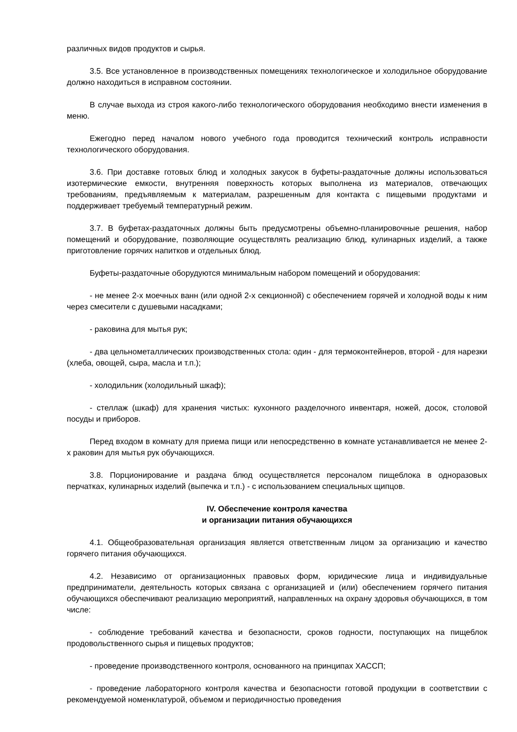различных видов продуктов и сырья.
3.5. Все установленное в производственных помещениях технологическое и холодильное оборудование должно находиться в исправном состоянии.
В случае выхода из строя какого-либо технологического оборудования необходимо внести изменения в меню.
Ежегодно перед началом нового учебного года проводится технический контроль исправности технологического оборудования.
3.6. При доставке готовых блюд и холодных закусок в буфеты-раздаточные должны использоваться изотермические емкости, внутренняя поверхность которых выполнена из материалов, отвечающих требованиям, предъявляемым к материалам, разрешенным для контакта с пищевыми продуктами и поддерживает требуемый температурный режим.
3.7. В буфетах-раздаточных должны быть предусмотрены объемно-планировочные решения, набор помещений и оборудование, позволяющие осуществлять реализацию блюд, кулинарных изделий, а также приготовление горячих напитков и отдельных блюд.
Буфеты-раздаточные оборудуются минимальным набором помещений и оборудования:
- не менее 2-х моечных ванн (или одной 2-х секционной) с обеспечением горячей и холодной воды к ним через смесители с душевыми насадками;
- раковина для мытья рук;
- два цельнометаллических производственных стола: один - для термоконтейнеров, второй - для нарезки (хлеба, овощей, сыра, масла и т.п.);
- холодильник (холодильный шкаф);
- стеллаж (шкаф) для хранения чистых: кухонного разделочного инвентаря, ножей, досок, столовой посуды и приборов.
Перед входом в комнату для приема пищи или непосредственно в комнате устанавливается не менее 2-х раковин для мытья рук обучающихся.
3.8. Порционирование и раздача блюд осуществляется персоналом пищеблока в одноразовых перчатках, кулинарных изделий (выпечка и т.п.) - с использованием специальных щипцов.
IV. Обеспечение контроля качества
и организации питания обучающихся
4.1. Общеобразовательная организация является ответственным лицом за организацию и качество горячего питания обучающихся.
4.2. Независимо от организационных правовых форм, юридические лица и индивидуальные предприниматели, деятельность которых связана с организацией и (или) обеспечением горячего питания обучающихся обеспечивают реализацию мероприятий, направленных на охрану здоровья обучающихся, в том числе:
- соблюдение требований качества и безопасности, сроков годности, поступающих на пищеблок продовольственного сырья и пищевых продуктов;
- проведение производственного контроля, основанного на принципах ХАССП;
- проведение лабораторного контроля качества и безопасности готовой продукции в соответствии с рекомендуемой номенклатурой, объемом и периодичностью проведения